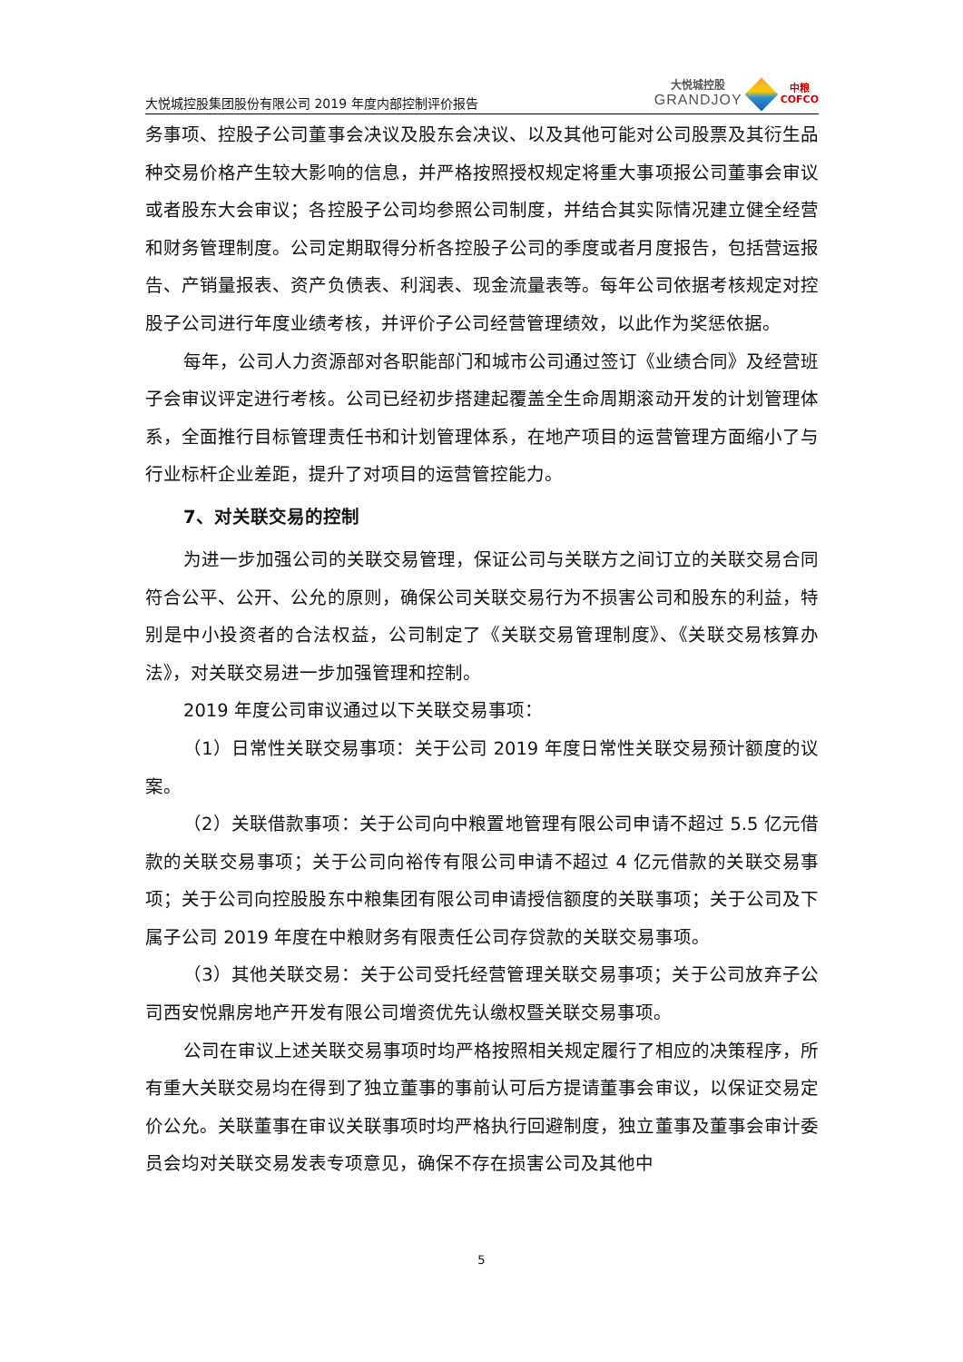大悦城控股集团股份有限公司 2019 年度内部控制评价报告
大悦城控股
GRANDJOY
中粮
COFCO
务事项、控股子公司董事会决议及股东会决议、以及其他可能对公司股票及其衍生品种交易价格产生较大影响的信息，并严格按照授权规定将重大事项报公司董事会审议或者股东大会审议；各控股子公司均参照公司制度，并结合其实际情况建立健全经营和财务管理制度。公司定期取得分析各控股子公司的季度或者月度报告，包括营运报告、产销量报表、资产负债表、利润表、现金流量表等。每年公司依据考核规定对控股子公司进行年度业绩考核，并评价子公司经营管理绩效，以此作为奖惩依据。
每年，公司人力资源部对各职能部门和城市公司通过签订《业绩合同》及经营班子会审议评定进行考核。公司已经初步搭建起覆盖全生命周期滚动开发的计划管理体系，全面推行目标管理责任书和计划管理体系，在地产项目的运营管理方面缩小了与行业标杆企业差距，提升了对项目的运营管控能力。
7、对关联交易的控制
为进一步加强公司的关联交易管理，保证公司与关联方之间订立的关联交易合同符合公平、公开、公允的原则，确保公司关联交易行为不损害公司和股东的利益，特别是中小投资者的合法权益，公司制定了《关联交易管理制度》、《关联交易核算办法》，对关联交易进一步加强管理和控制。
2019 年度公司审议通过以下关联交易事项：
（1）日常性关联交易事项：关于公司 2019 年度日常性关联交易预计额度的议案。
（2）关联借款事项：关于公司向中粮置地管理有限公司申请不超过 5.5 亿元借款的关联交易事项；关于公司向裕传有限公司申请不超过 4 亿元借款的关联交易事项；关于公司向控股股东中粮集团有限公司申请授信额度的关联事项；关于公司及下属子公司 2019 年度在中粮财务有限责任公司存贷款的关联交易事项。
（3）其他关联交易：关于公司受托经营管理关联交易事项；关于公司放弃子公司西安悦鼎房地产开发有限公司增资优先认缴权暨关联交易事项。
公司在审议上述关联交易事项时均严格按照相关规定履行了相应的决策程序，所有重大关联交易均在得到了独立董事的事前认可后方提请董事会审议，以保证交易定价公允。关联董事在审议关联事项时均严格执行回避制度，独立董事及董事会审计委员会均对关联交易发表专项意见，确保不存在损害公司及其他中
5